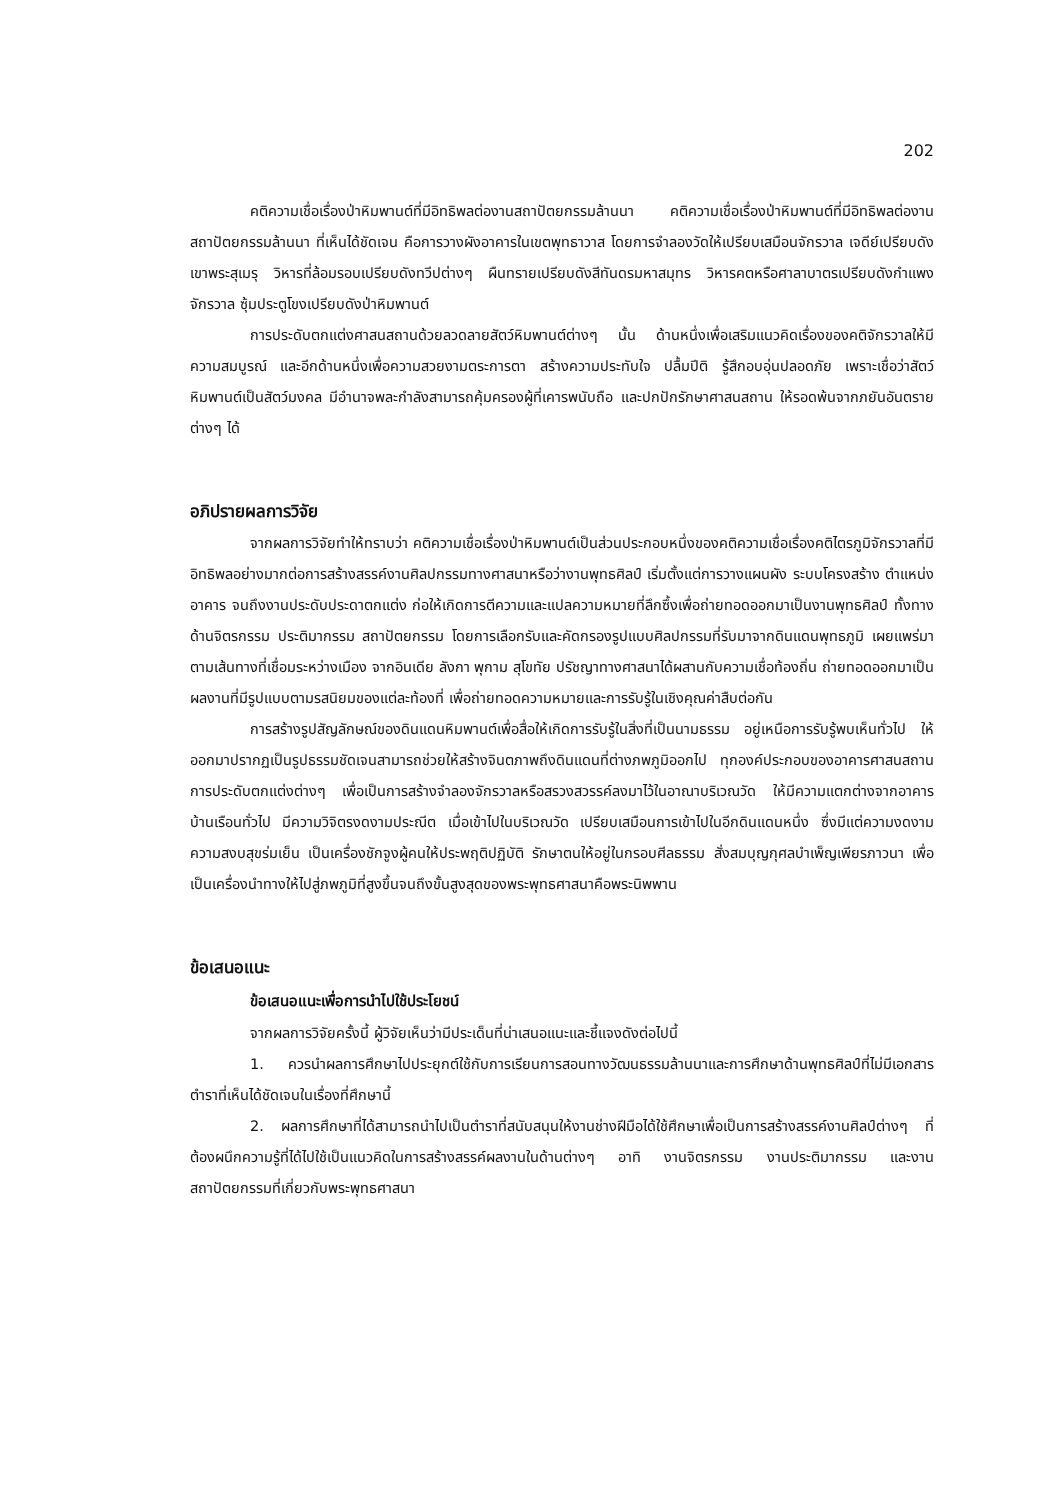202
คติความเชื่อเรื่องป่าหิมพานต์ที่มีอิทธิพลต่องานสถาปัตยกรรมล้านนา คติความเชื่อเรื่องป่าหิมพานต์ที่มีอิทธิพลต่องานสถาปัตยกรรมล้านนา ที่เห็นได้ชัดเจน คือการวางผังอาคารในเขตพุทธาวาส โดยการจำลองวัดให้เปรียบเสมือนจักรวาล เจดีย์เปรียบดังเขาพระสุเมรุ วิหารที่ล้อมรอบเปรียบดังทวีปต่างๆ ผืนทรายเปรียบดังสีทันดรมหาสมุทร วิหารคตหรือศาลาบาตรเปรียบดังกำแพงจักรวาล ซุ้มประตูโขงเปรียบดังป่าหิมพานต์
การประดับตกแต่งศาสนสถานด้วยลวดลายสัตว์หิมพานต์ต่างๆ นั้น ด้านหนึ่งเพื่อเสริมแนวคิดเรื่องของคติจักรวาลให้มีความสมบูรณ์ และอีกด้านหนึ่งเพื่อความสวยงามตระการตา สร้างความประทับใจ ปลื้มปีติ รู้สึกอบอุ่นปลอดภัย เพราะเชื่อว่าสัตว์หิมพานต์เป็นสัตว์มงคล มีอำนาจพละกำลังสามารถคุ้มครองผู้ที่เคารพนับถือ และปกปักรักษาศาสนสถาน ให้รอดพ้นจากภยันอันตรายต่างๆ ได้
อภิปรายผลการวิจัย
จากผลการวิจัยทำให้ทราบว่า คติความเชื่อเรื่องป่าหิมพานต์เป็นส่วนประกอบหนึ่งของคติความเชื่อเรื่องคติไตรภูมิจักรวาลที่มีอิทธิพลอย่างมากต่อการสร้างสรรค์งานศิลปกรรมทางศาสนาหรือว่างานพุทธศิลป์ เริ่มตั้งแต่การวางแผนผัง ระบบโครงสร้าง ตำแหน่งอาคาร จนถึงงานประดับประดาตกแต่ง ก่อให้เกิดการตีความและแปลความหมายที่ลึกซึ้งเพื่อถ่ายทอดออกมาเป็นงานพุทธศิลป์ ทั้งทางด้านจิตรกรรม ประติมากรรม สถาปัตยกรรม โดยการเลือกรับและคัดกรองรูปแบบศิลปกรรมที่รับมาจากดินแดนพุทธภูมิ เผยแพร่มาตามเส้นทางที่เชื่อมระหว่างเมือง จากอินเดีย ลังกา พุกาม สุโขทัย ปรัชญาทางศาสนาได้ผสานกับความเชื่อท้องถิ่น ถ่ายทอดออกมาเป็นผลงานที่มีรูปแบบตามรสนิยมของแต่ละท้องที่ เพื่อถ่ายทอดความหมายและการรับรู้ในเชิงคุณค่าสืบต่อกัน
การสร้างรูปสัญลักษณ์ของดินแดนหิมพานต์เพื่อสื่อให้เกิดการรับรู้ในสิ่งที่เป็นนามธรรม อยู่เหนือการรับรู้พบเห็นทั่วไป ให้ออกมาปรากฏเป็นรูปธรรมชัดเจนสามารถช่วยให้สร้างจินตภาพถึงดินแดนที่ต่างภพภูมิออกไป ทุกองค์ประกอบของอาคารศาสนสถาน การประดับตกแต่งต่างๆ เพื่อเป็นการสร้างจำลองจักรวาลหรือสรวงสวรรค์ลงมาไว้ในอาณาบริเวณวัด ให้มีความแตกต่างจากอาคารบ้านเรือนทั่วไป มีความวิจิตรงดงามประณีต เมื่อเข้าไปในบริเวณวัด เปรียบเสมือนการเข้าไปในอีกดินแดนหนึ่ง ซึ่งมีแต่ความงดงาม ความสงบสุขร่มเย็น เป็นเครื่องชักจูงผู้คนให้ประพฤติปฏิบัติ รักษาตนให้อยู่ในกรอบศีลธรรม สั่งสมบุญกุศลบำเพ็ญเพียรภาวนา เพื่อเป็นเครื่องนำทางให้ไปสู่ภพภูมิที่สูงขึ้นจนถึงขั้นสูงสุดของพระพุทธศาสนาคือพระนิพพาน
ข้อเสนอแนะ
ข้อเสนอแนะเพื่อการนำไปใช้ประโยชน์
จากผลการวิจัยครั้งนี้ ผู้วิจัยเห็นว่ามีประเด็นที่น่าเสนอแนะและชี้แจงดังต่อไปนี้
1. ควรนำผลการศึกษาไปประยุกต์ใช้กับการเรียนการสอนทางวัฒนธรรมล้านนาและการศึกษาด้านพุทธศิลป์ที่ไม่มีเอกสารตำราที่เห็นได้ชัดเจนในเรื่องที่ศึกษานี้
2. ผลการศึกษาที่ได้สามารถนำไปเป็นตำราที่สนับสนุนให้งานช่างฝีมือได้ใช้ศึกษาเพื่อเป็นการสร้างสรรค์งานศิลป์ต่างๆ ที่ต้องผนึกความรู้ที่ได้ไปใช้เป็นแนวคิดในการสร้างสรรค์ผลงานในด้านต่างๆ อาทิ งานจิตรกรรม งานประติมากรรม และงานสถาปัตยกรรมที่เกี่ยวกับพระพุทธศาสนา